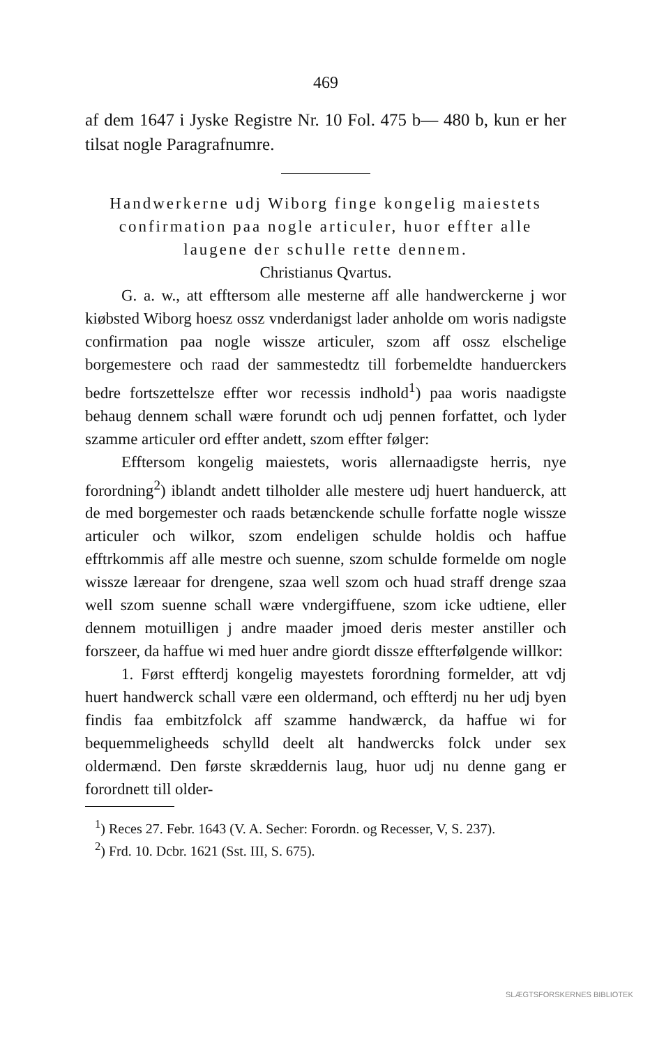469
af dem 1647 i Jyske Registre Nr. 10 Fol. 475 b— 480 b, kun er her tilsat nogle Paragrafnumre.
Handwerkerne udj Wiborg finge kongelig maiestets confirmation paa nogle articuler, huor effter alle laugene der schulle rette dennem.
Christianus Qvartus.
G. a. w., att efftersom alle mesterne aff alle handwerckerne j wor kiøbsted Wiborg hoesz ossz vnderdanigst lader anholde om woris nadigste confirmation paa nogle wissze articuler, szom aff ossz elschelige borgemestere och raad der sammestedtz till forbemeldte handuerckers bedre fortszettelsze effter wor recessis indhold<sup>1</sup>) paa woris naadigste behaug dennem schall wære forundt och udj pennen forfattet, och lyder szamme articuler ord effter andett, szom effter følger:
Efftersom kongelig maiestets, woris allernaadigste herris, nye forordning<sup>2</sup>) iblandt andett tilholder alle mestere udj huert handuerck, att de med borgemester och raads betænckende schulle forfatte nogle wissze articuler och wilkor, szom endeligen schulde holdis och haffue efftrkommis aff alle mestre och suenne, szom schulde formelde om nogle wissze læreaar for drengene, szaa well szom och huad straff drenge szaa well szom suenne schall wære vndergiffuene, szom icke udtiene, eller dennem motuilligen j andre maader jmoed deris mester anstiller och forszeer, da haffue wi med huer andre giordt dissze effterfølgende willkor:
1. Først effterdj kongelig mayestets forordning formelder, att vdj huert handwerck schall være een oldermand, och effterdj nu her udj byen findis faa embitzfolck aff szamme handwærck, da haffue wi for bequemmeligheeds schylld deelt alt handwercks folck under sex oldermænd. Den første skræddernis laug, huor udj nu denne gang er forordnett till older-
<sup>1</sup>) Reces 27. Febr. 1643 (V. A. Secher: Forordn. og Recesser, V, S. 237).
<sup>2</sup>) Frd. 10. Dcbr. 1621 (Sst. III, S. 675).
SLÆGTSFORSKERNES BIBLIOTEK